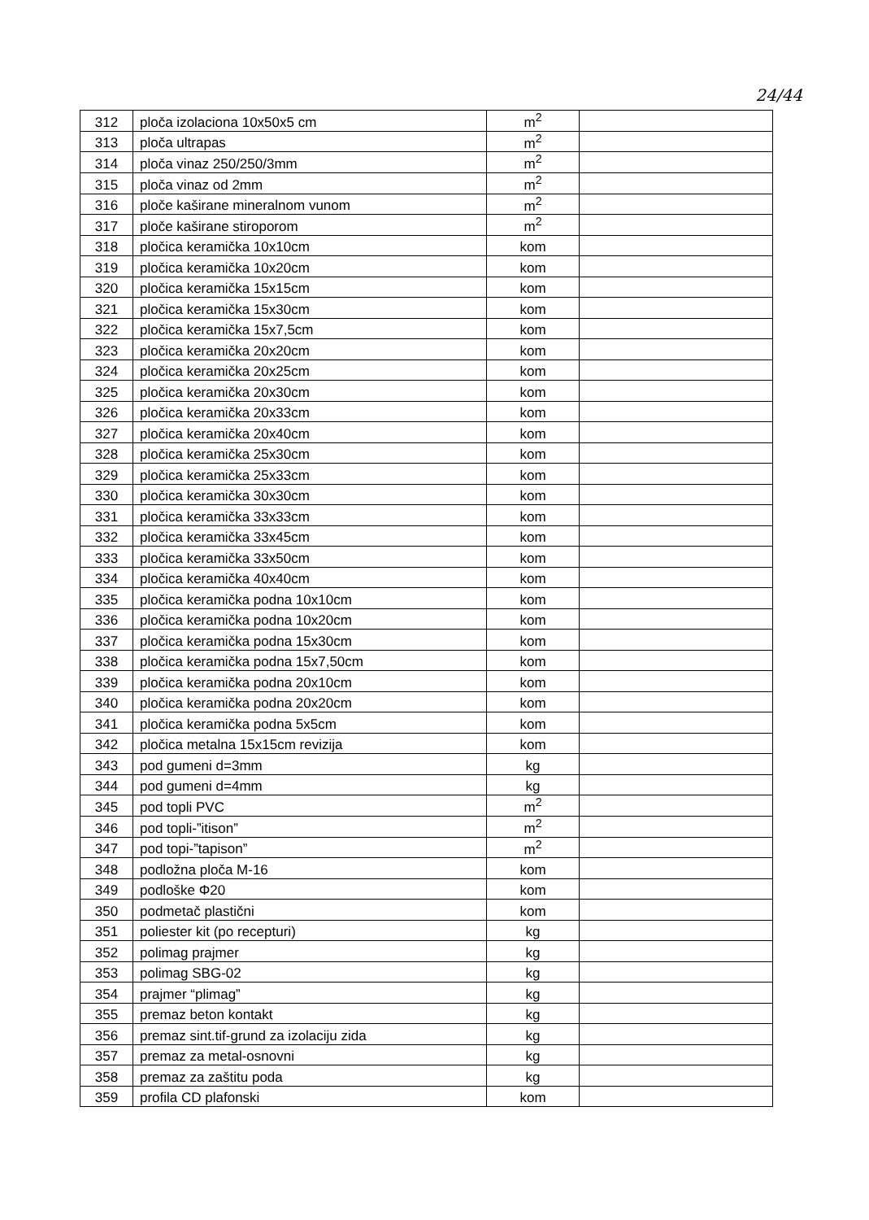24/44
| 312 | ploča izolaciona 10x50x5 cm | m<sup>2</sup> | |
| 313 | ploča ultrapas | m<sup>2</sup> | |
| 314 | ploča vinaz 250/250/3mm | m<sup>2</sup> | |
| 315 | ploča vinaz od 2mm | m<sup>2</sup> | |
| 316 | ploče kaširane mineralnom vunom | m<sup>2</sup> | |
| 317 | ploče kaširane stiroporom | m<sup>2</sup> | |
| 318 | pločica keramička 10x10cm | kom | |
| 319 | pločica keramička 10x20cm | kom | |
| 320 | pločica keramička 15x15cm | kom | |
| 321 | pločica keramička 15x30cm | kom | |
| 322 | pločica keramička 15x7,5cm | kom | |
| 323 | pločica keramička 20x20cm | kom | |
| 324 | pločica keramička 20x25cm | kom | |
| 325 | pločica keramička 20x30cm | kom | |
| 326 | pločica keramička 20x33cm | kom | |
| 327 | pločica keramička 20x40cm | kom | |
| 328 | pločica keramička 25x30cm | kom | |
| 329 | pločica keramička 25x33cm | kom | |
| 330 | pločica keramička 30x30cm | kom | |
| 331 | pločica keramička 33x33cm | kom | |
| 332 | pločica keramička 33x45cm | kom | |
| 333 | pločica keramička 33x50cm | kom | |
| 334 | pločica keramička 40x40cm | kom | |
| 335 | pločica keramička podna 10x10cm | kom | |
| 336 | pločica keramička podna 10x20cm | kom | |
| 337 | pločica keramička podna 15x30cm | kom | |
| 338 | pločica keramička podna 15x7,50cm | kom | |
| 339 | pločica keramička podna 20x10cm | kom | |
| 340 | pločica keramička podna 20x20cm | kom | |
| 341 | pločica keramička podna 5x5cm | kom | |
| 342 | pločica metalna 15x15cm revizija | kom | |
| 343 | pod gumeni d=3mm | kg | |
| 344 | pod gumeni d=4mm | kg | |
| 345 | pod topli PVC | m<sup>2</sup> | |
| 346 | pod topli-”itison” | m<sup>2</sup> | |
| 347 | pod topi-”tapison” | m<sup>2</sup> | |
| 348 | podložna ploča M-16 | kom | |
| 349 | podloške Φ20 | kom | |
| 350 | podmetač plastični | kom | |
| 351 | poliester kit (po recepturi) | kg | |
| 352 | polimag prajmer | kg | |
| 353 | polimag SBG-02 | kg | |
| 354 | prajmer “plimag” | kg | |
| 355 | premaz beton kontakt | kg | |
| 356 | premaz sint.tif-grund za izolaciju zida | kg | |
| 357 | premaz za metal-osnovni | kg | |
| 358 | premaz za zaštitu poda | kg | |
| 359 | profila CD plafonski | kom | |